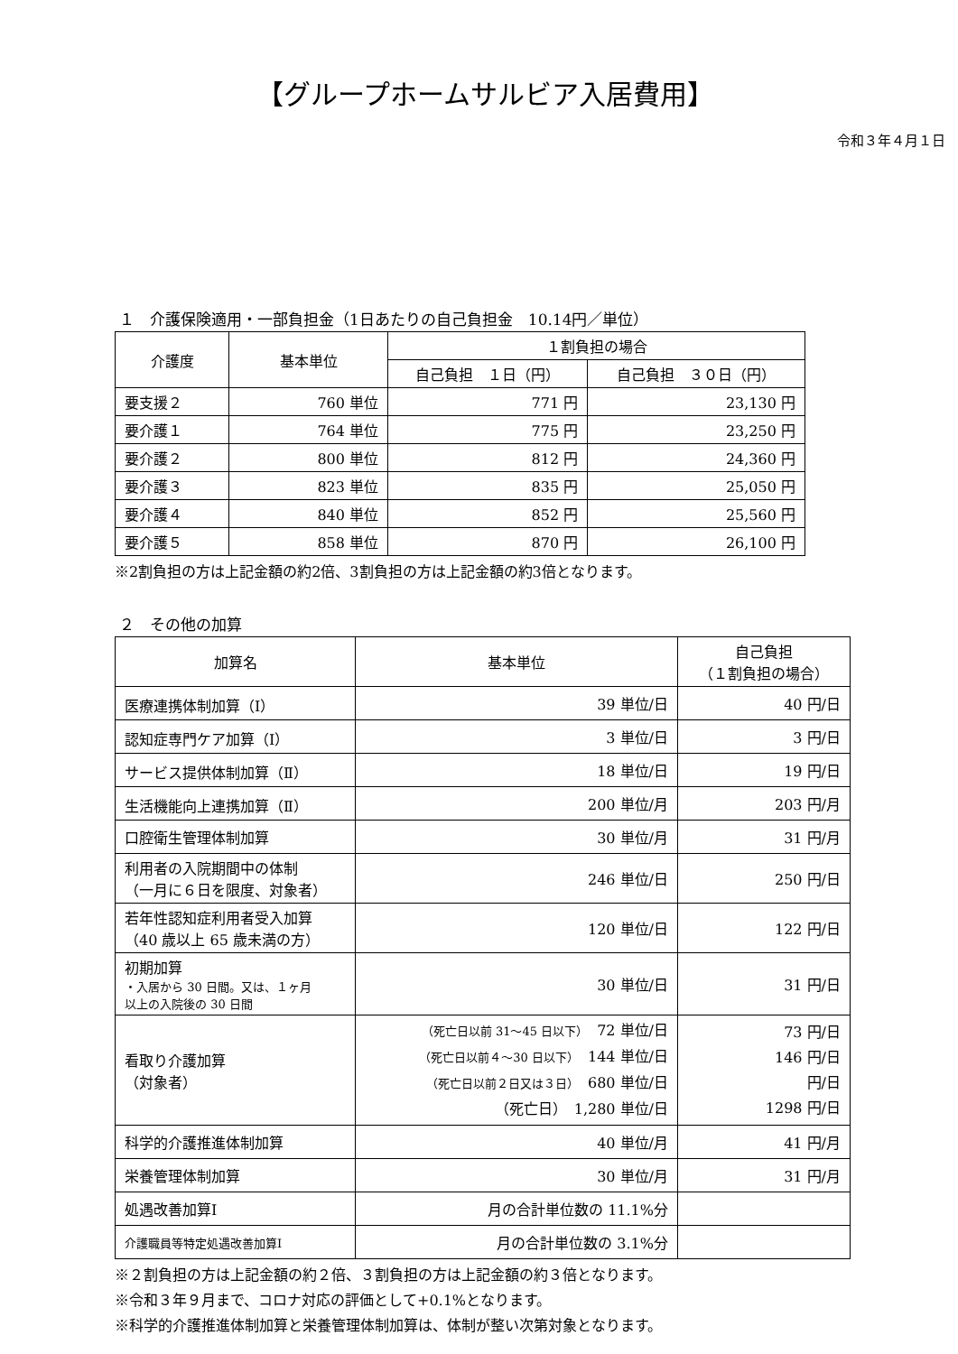【グループホームサルビア入居費用】
令和３年４月１日
１　介護保険適用・一部負担金（1日あたりの自己負担金　10.14円／単位）
| 介護度 | 基本単位 | １割負担の場合 | |
| --- | --- | --- | --- |
| | | 自己負担 １日（円） | 自己負担 ３０日（円） |
| 要支援２ | 760 単位 | 771 円 | 23,130 円 |
| 要介護１ | 764 単位 | 775 円 | 23,250 円 |
| 要介護２ | 800 単位 | 812 円 | 24,360 円 |
| 要介護３ | 823 単位 | 835 円 | 25,050 円 |
| 要介護４ | 840 単位 | 852 円 | 25,560 円 |
| 要介護５ | 858 単位 | 870 円 | 26,100 円 |
※2割負担の方は上記金額の約2倍、3割負担の方は上記金額の約3倍となります。
２　その他の加算
| 加算名 | 基本単位 | 自己負担 （１割負担の場合） |
| --- | --- | --- |
| 医療連携体制加算（Ⅰ） | 39 単位/日 | 40 円/日 |
| 認知症専門ケア加算（I） | 3 単位/日 | 3 円/日 |
| サービス提供体制加算（Ⅱ） | 18 単位/日 | 19 円/日 |
| 生活機能向上連携加算（Ⅱ） | 200 単位/月 | 203 円/月 |
| 口腔衛生管理体制加算 | 30 単位/月 | 31 円/月 |
| 利用者の入院期間中の体制 （一月に６日を限度、対象者） | 246 単位/日 | 250 円/日 |
| 若年性認知症利用者受入加算 （40 歳以上 65 歳未満の方） | 120 単位/日 | 122 円/日 |
| 初期加算 ・入居から 30 日間。又は、１ヶ月 以上の入院後の 30 日間 | 30 単位/日 | 31 円/日 |
| 看取り介護加算 （対象者） | （死亡日以前 31～45 日以下） 72 単位/日 （死亡日以前４～30 日以下） 144 単位/日 （死亡日以前２日又は３日） 680 単位/日 （死亡日） 1,280 単位/日 | 73 円/日 146 円/日 円/日 1298 円/日 |
| 科学的介護推進体制加算 | 40 単位/月 | 41 円/月 |
| 栄養管理体制加算 | 30 単位/月 | 31 円/月 |
| 処遇改善加算Ⅰ | 月の合計単位数の 11.1%分 | |
| 介護職員等特定処遇改善加算Ⅰ | 月の合計単位数の 3.1%分 | |
※２割負担の方は上記金額の約２倍、３割負担の方は上記金額の約３倍となります。
※令和３年９月まで、コロナ対応の評価として+0.1%となります。
※科学的介護推進体制加算と栄養管理体制加算は、体制が整い次第対象となります。